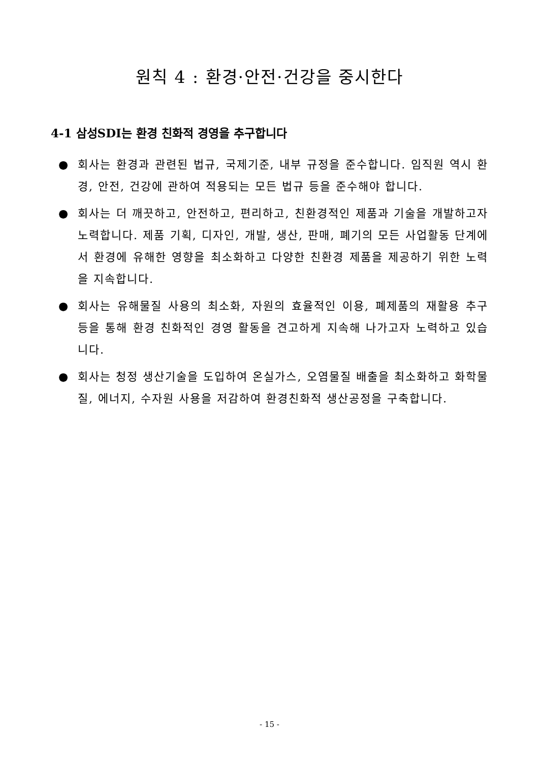원칙 4 : 환경·안전·건강을 중시한다
4-1 삼성SDI는 환경 친화적 경영을 추구합니다
● 회사는 환경과 관련된 법규, 국제기준, 내부 규정을 준수합니다. 임직원 역시 환경, 안전, 건강에 관하여 적용되는 모든 법규 등을 준수해야 합니다.
● 회사는 더 깨끗하고, 안전하고, 편리하고, 친환경적인 제품과 기술을 개발하고자 노력합니다. 제품 기획, 디자인, 개발, 생산, 판매, 폐기의 모든 사업활동 단계에서 환경에 유해한 영향을 최소화하고 다양한 친환경 제품을 제공하기 위한 노력을 지속합니다.
● 회사는 유해물질 사용의 최소화, 자원의 효율적인 이용, 폐제품의 재활용 추구 등을 통해 환경 친화적인 경영 활동을 견고하게 지속해 나가고자 노력하고 있습니다.
● 회사는 청정 생산기술을 도입하여 온실가스, 오염물질 배출을 최소화하고 화학물질, 에너지, 수자원 사용을 저감하여 환경친화적 생산공정을 구축합니다.
- 15 -